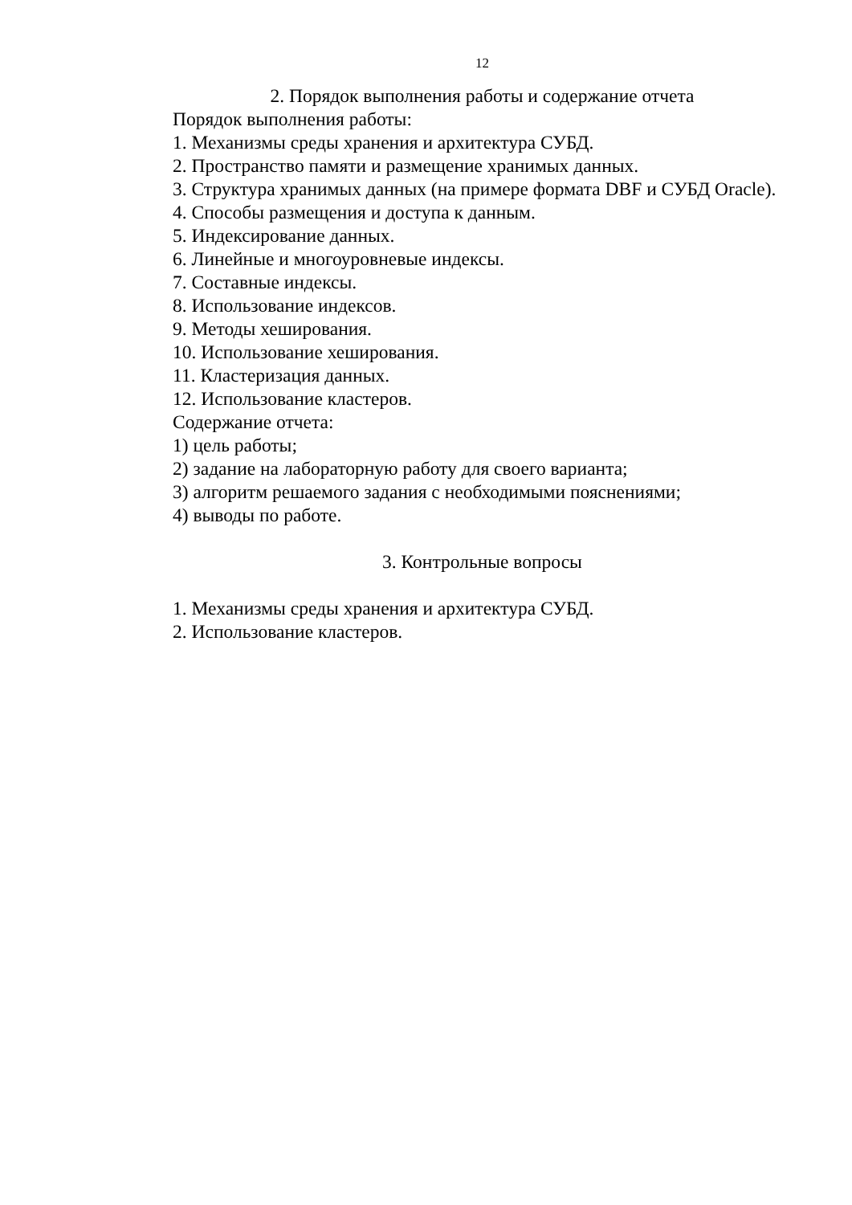12
2. Порядок выполнения работы и содержание отчета
Порядок выполнения работы:
1. Механизмы среды хранения и архитектура СУБД.
2. Пространство памяти и размещение хранимых данных.
3. Структура хранимых данных (на примере формата DBF и СУБД Oracle).
4. Способы размещения и доступа к данным.
5. Индексирование данных.
6. Линейные и многоуровневые индексы.
7. Составные индексы.
8. Использование индексов.
9. Методы хеширования.
10. Использование хеширования.
11. Кластеризация данных.
12. Использование кластеров.
Содержание отчета:
1) цель работы;
2) задание на лабораторную работу для своего варианта;
3) алгоритм решаемого задания с необходимыми пояснениями;
4) выводы по работе.
3. Контрольные вопросы
1. Механизмы среды хранения и архитектура СУБД.
2. Использование кластеров.